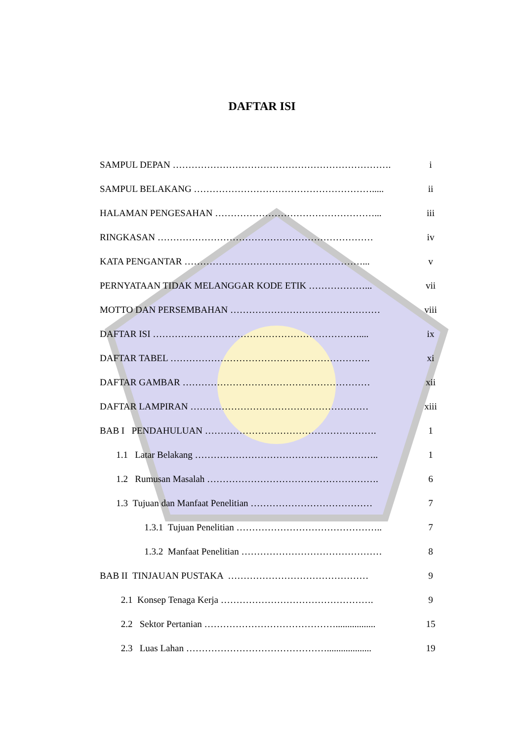DAFTAR ISI
SAMPUL DEPAN ……………………………………………………………. i
SAMPUL BELAKANG …………………………………………………..... ii
HALAMAN PENGESAHAN ……………………………………………... iii
RINGKASAN …………………………………………………………… iv
KATA PENGANTAR …………………………………………………... v
PERNYATAAN TIDAK MELANGGAR KODE ETIK ………………... vii
MOTTO DAN PERSEMBAHAN ………………………………………… viii
DAFTAR ISI ………………………………………………………….... ix
DAFTAR TABEL ………………………………………………………. xi
DAFTAR GAMBAR …………………………………………………… xii
DAFTAR LAMPIRAN ………………………………………………… xiii
BAB I PENDAHULUAN ………………………………………………. 1
1.1 Latar Belakang ………………………………………………….. 1
1.2 Rumusan Masalah ………………………………………………. 6
1.3 Tujuan dan Manfaat Penelitian ………………………………… 7
1.3.1 Tujuan Penelitian ……………………………………….. 7
1.3.2 Manfaat Penelitian ……………………………………… 8
BAB II TINJAUAN PUSTAKA ……………………………………… 9
2.1 Konsep Tenaga Kerja …………………………………………. 9
2.2 Sektor Pertanian ……………………………………................. 15
2.3 Luas Lahan ………………………………………................... 19